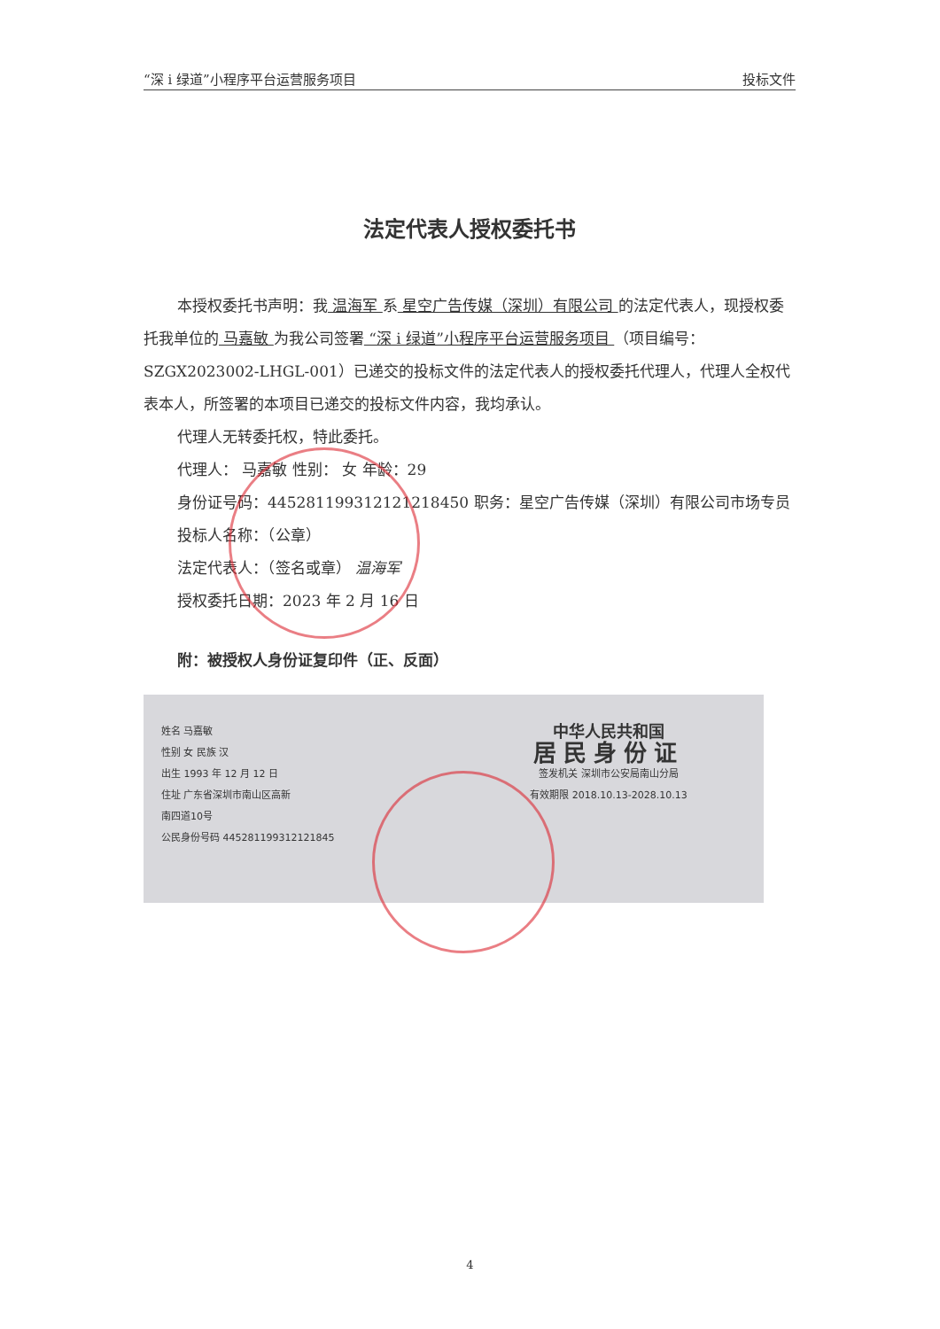“深 i 绿道”小程序平台运营服务项目 投标文件
法定代表人授权委托书
本授权委托书声明：我 温海军 系 星空广告传媒（深圳）有限公司 的法定代表人，现授权委托我单位的 马嘉敏 为我公司签署 “深 i 绿道”小程序平台运营服务项目 （项目编号：SZGX2023002-LHGL-001）已递交的投标文件的法定代表人的授权委托代理人，代理人全权代表本人，所签署的本项目已递交的投标文件内容，我均承认。
代理人无转委托权，特此委托。
代理人： 马嘉敏 性别： 女 年龄：29
身份证号码：445281199312121218450 职务：星空广告传媒（深圳）有限公司市场专员
投标人名称：（公章）
法定代表人：（签名或章） 温海军
授权委托日期：2023 年 2 月 16 日
附：被授权人身份证复印件（正、反面）
姓名 马嘉敏
性别 女 民族 汉
出生 1993 年 12 月 12 日
住址 广东省深圳市南山区高新
南四道10号
公民身份号码 445281199312121845
中华人民共和国
居民身份证
签发机关 深圳市公安局南山分局
有效期限 2018.10.13-2028.10.13
4